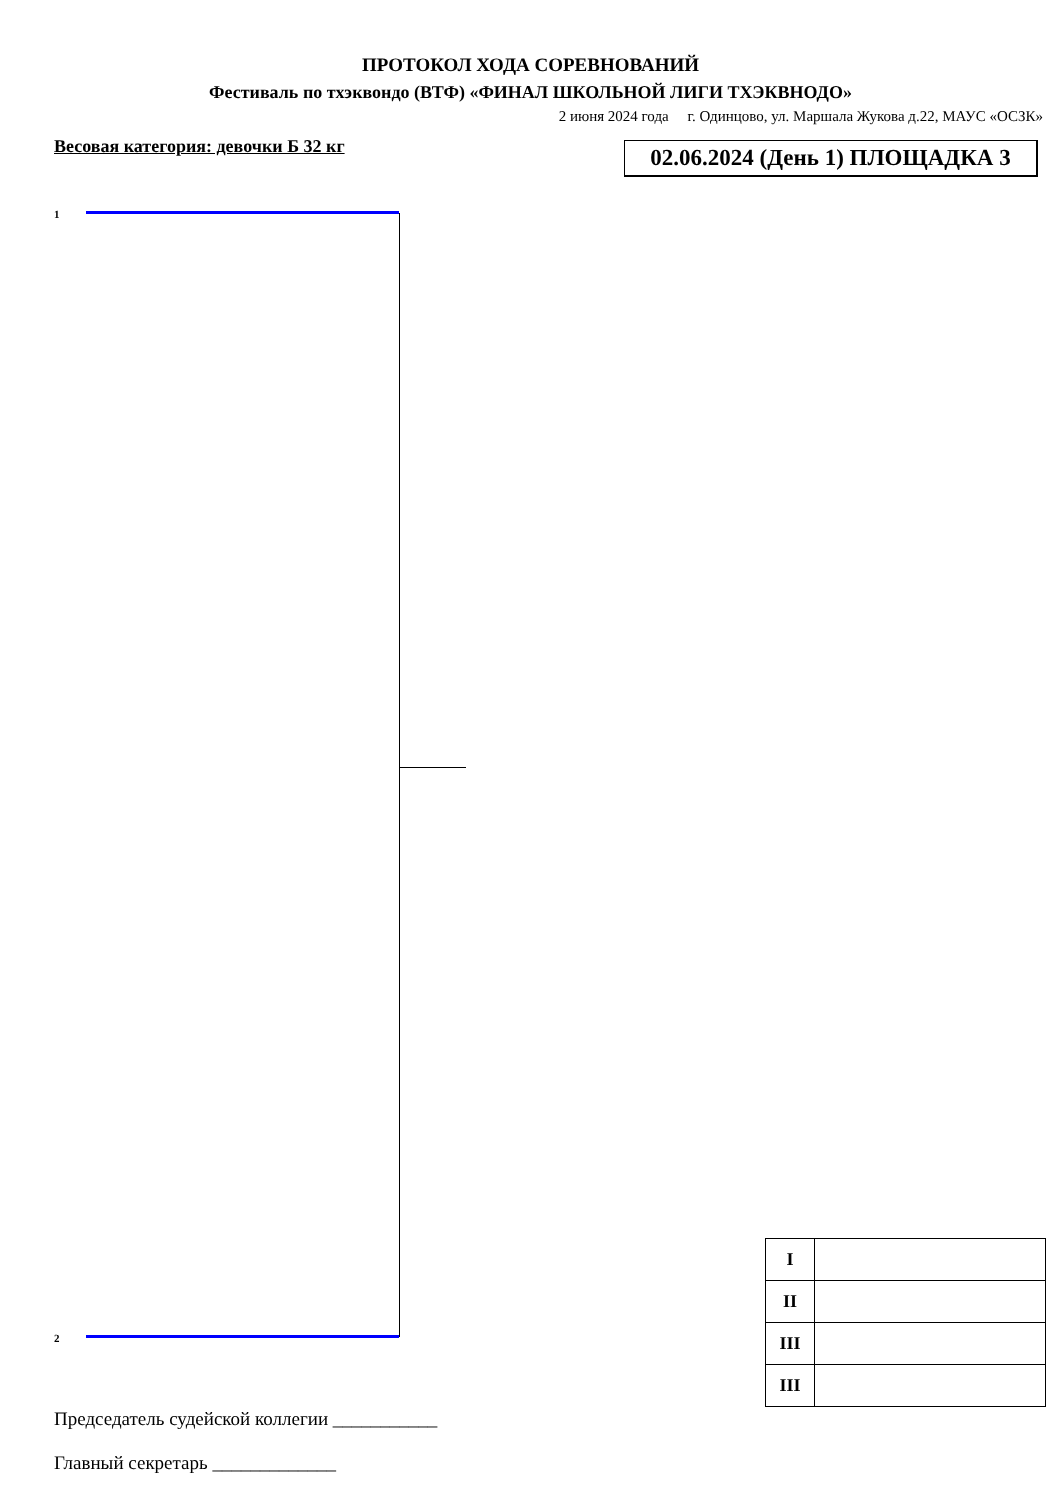ПРОТОКОЛ ХОДА СОРЕВНОВАНИЙ
Фестиваль по тхэквондо (ВТФ) «ФИНАЛ ШКОЛЬНОЙ ЛИГИ ТХЭКВНОДО»
2 июня 2024 года г. Одинцово, ул. Маршала Жукова д.22, МАУС «ОСЗК»
Весовая категория: девочки Б 32 кг
02.06.2024 (День 1) ПЛОЩАДКА 3
1
2
| I | |
| II | |
| III | |
| III | |
Председатель судейской коллегии ___________
Главный секретарь _____________